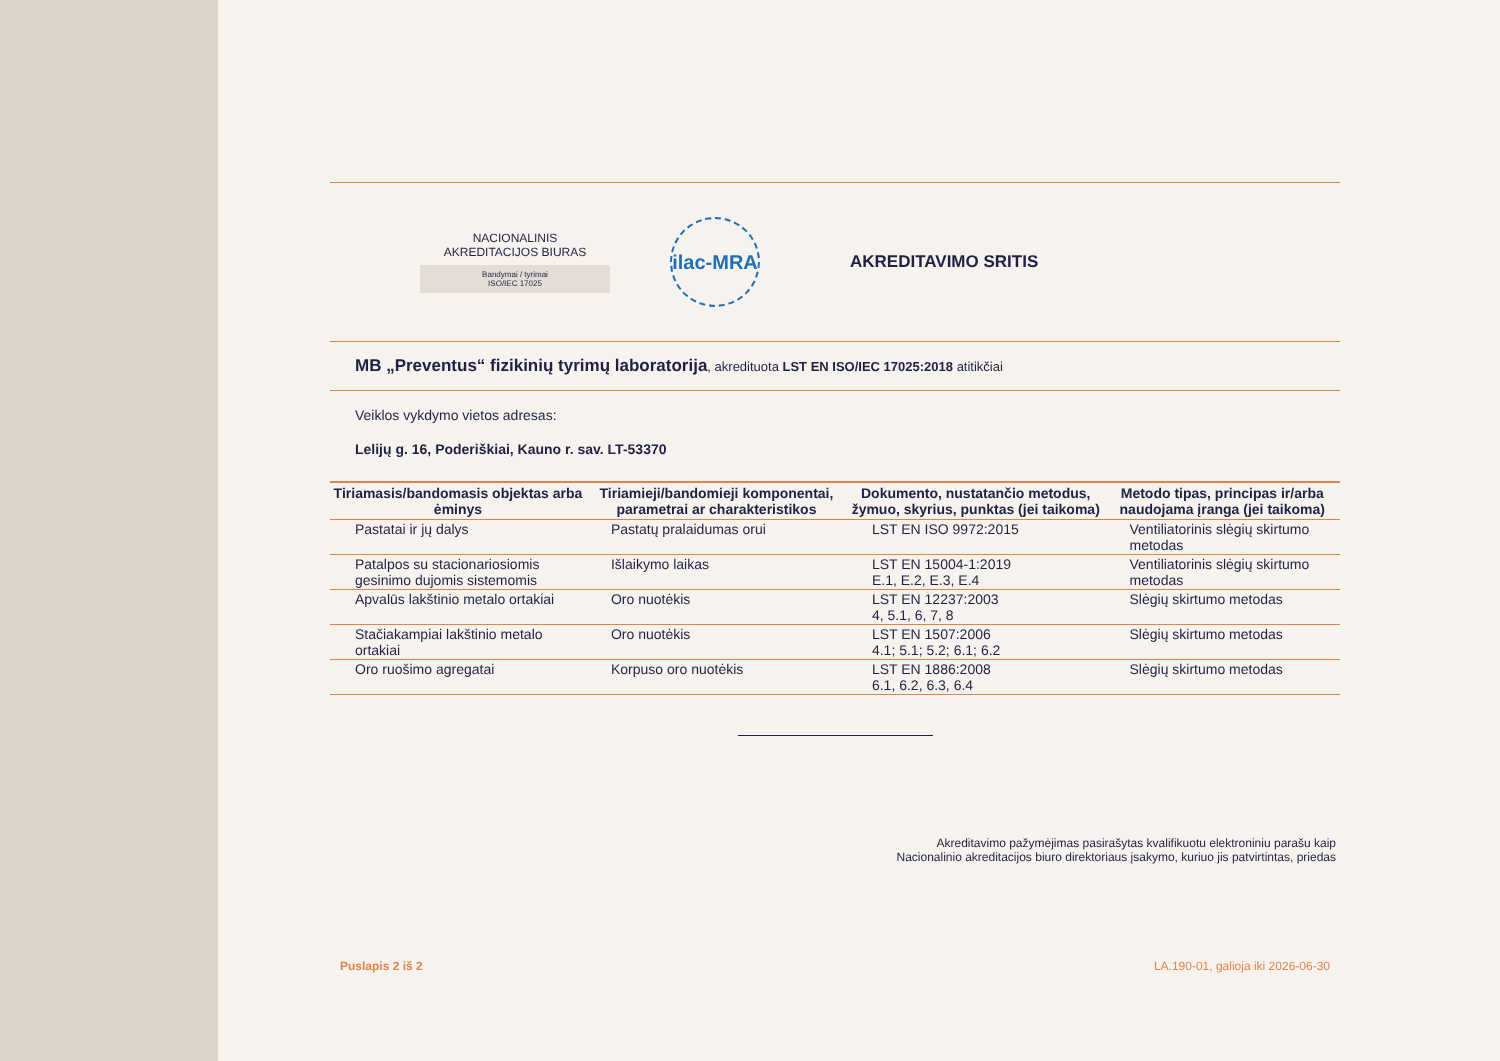NACIONALINIS
AKREDITACIJOS BIURAS
Bandymai / tyrimai
ISO/IEC 17025
ilac-MRA
AKREDITAVIMO SRITIS
MB „Preventus“ fizikinių tyrimų laboratorija, akredituota LST EN ISO/IEC 17025:2018 atitikčiai
Veiklos vykdymo vietos adresas:
Lelijų g. 16, Poderiškiai, Kauno r. sav. LT-53370
| Tiriamasis/bandomasis objektas arba ėminys | Tiriamieji/bandomieji komponentai, parametrai ar charakteristikos | Dokumento, nustatančio metodus, žymuo, skyrius, punktas (jei taikoma) | Metodo tipas, principas ir/arba naudojama įranga (jei taikoma) |
| --- | --- | --- | --- |
| Pastatai ir jų dalys | Pastatų pralaidumas orui | LST EN ISO 9972:2015 | Ventiliatorinis slėgių skirtumo metodas |
| Patalpos su stacionariosiomis gesinimo dujomis sistemomis | Išlaikymo laikas | LST EN 15004-1:2019 E.1, E.2, E.3, E.4 | Ventiliatorinis slėgių skirtumo metodas |
| Apvalūs lakštinio metalo ortakiai | Oro nuotėkis | LST EN 12237:2003 4, 5.1, 6, 7, 8 | Slėgių skirtumo metodas |
| Stačiakampiai lakštinio metalo ortakiai | Oro nuotėkis | LST EN 1507:2006 4.1; 5.1; 5.2; 6.1; 6.2 | Slėgių skirtumo metodas |
| Oro ruošimo agregatai | Korpuso oro nuotėkis | LST EN 1886:2008 6.1, 6.2, 6.3, 6.4 | Slėgių skirtumo metodas |
Akreditavimo pažymėjimas pasirašytas kvalifikuotu elektroniniu parašu kaip
Nacionalinio akreditacijos biuro direktoriaus įsakymo, kuriuo jis patvirtintas, priedas
Puslapis 2 iš 2 LA.190-01, galioja iki 2026-06-30